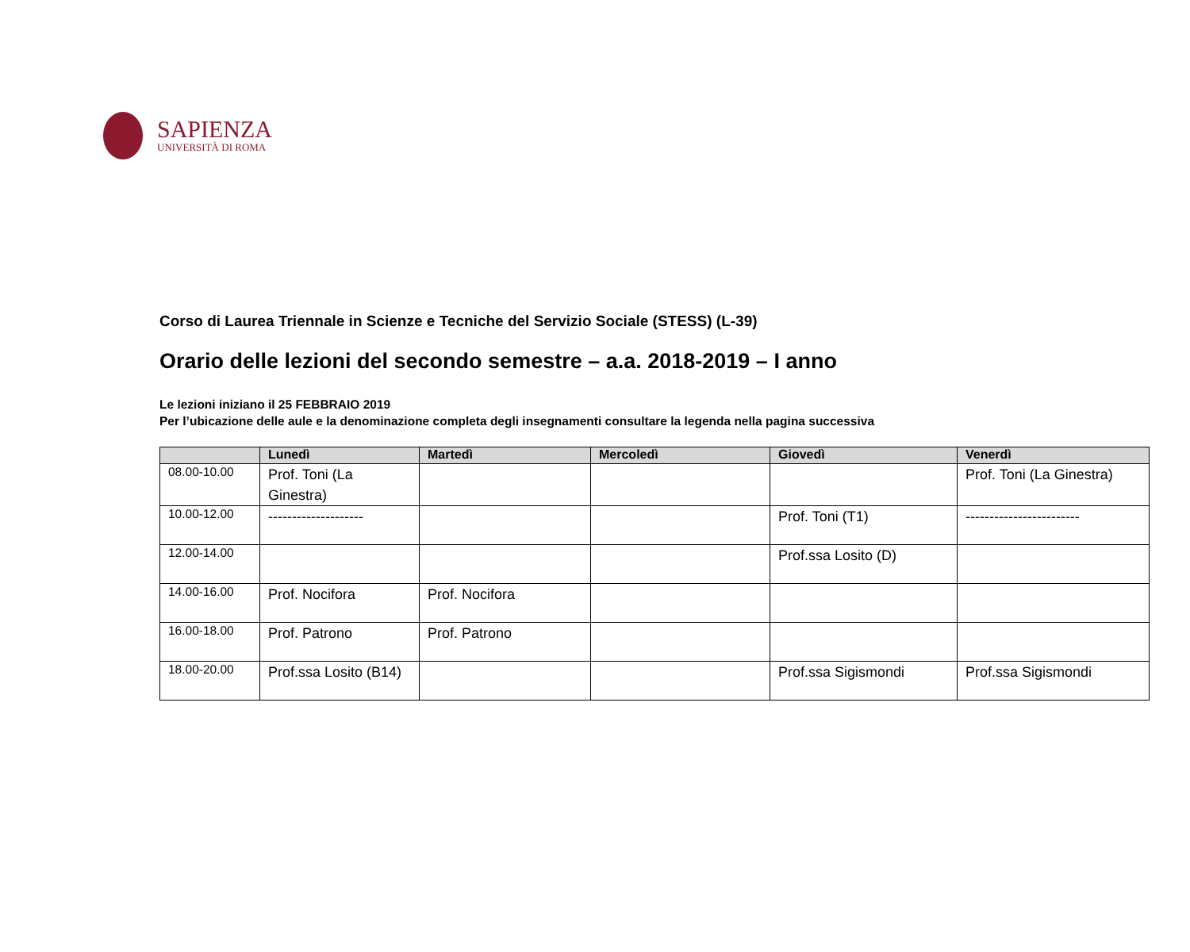SAPIENZA
UNIVERSITÀ DI ROMA
Corso di Laurea Triennale in Scienze e Tecniche del Servizio Sociale (STESS) (L-39)
Orario delle lezioni del secondo semestre – a.a. 2018-2019 – I anno
Le lezioni iniziano il 25 FEBBRAIO 2019
Per l’ubicazione delle aule e la denominazione completa degli insegnamenti consultare la legenda nella pagina successiva
| | Lunedì | Martedì | Mercoledì | Giovedì | Venerdì |
| --- | --- | --- | --- | --- | --- |
| 08.00-10.00 | Prof. Toni (La Ginestra) | | | | Prof. Toni (La Ginestra) |
| 10.00-12.00 | -------------------- | | | Prof. Toni (T1) | ------------------------ |
| 12.00-14.00 | | | | Prof.ssa Losito (D) | |
| 14.00-16.00 | Prof. Nocifora | Prof. Nocifora | | | |
| 16.00-18.00 | Prof. Patrono | Prof. Patrono | | | |
| 18.00-20.00 | Prof.ssa Losito (B14) | | | Prof.ssa Sigismondi | Prof.ssa Sigismondi |